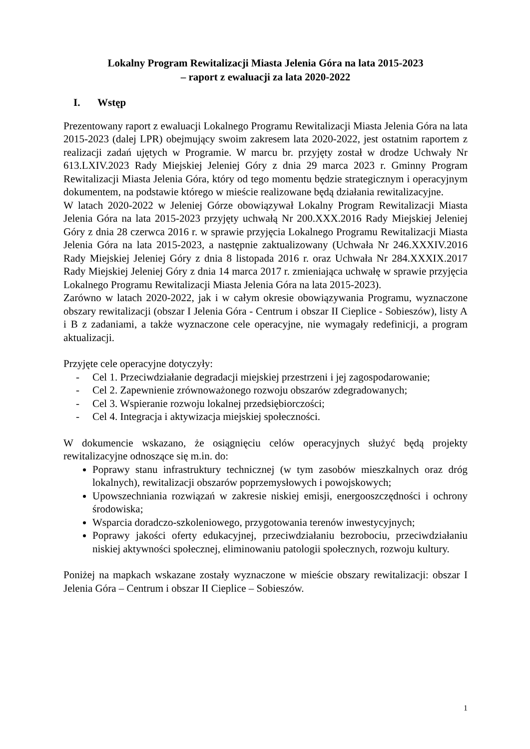Lokalny Program Rewitalizacji Miasta Jelenia Góra na lata 2015-2023
– raport z ewaluacji za lata 2020-2022
I. Wstęp
Prezentowany raport z ewaluacji Lokalnego Programu Rewitalizacji Miasta Jelenia Góra na lata 2015-2023 (dalej LPR) obejmujący swoim zakresem lata 2020-2022, jest ostatnim raportem z realizacji zadań ujętych w Programie. W marcu br. przyjęty został w drodze Uchwały Nr 613.LXIV.2023 Rady Miejskiej Jeleniej Góry z dnia 29 marca 2023 r. Gminny Program Rewitalizacji Miasta Jelenia Góra, który od tego momentu będzie strategicznym i operacyjnym dokumentem, na podstawie którego w mieście realizowane będą działania rewitalizacyjne.
W latach 2020-2022 w Jeleniej Górze obowiązywał Lokalny Program Rewitalizacji Miasta Jelenia Góra na lata 2015-2023 przyjęty uchwałą Nr 200.XXX.2016 Rady Miejskiej Jeleniej Góry z dnia 28 czerwca 2016 r. w sprawie przyjęcia Lokalnego Programu Rewitalizacji Miasta Jelenia Góra na lata 2015-2023, a następnie zaktualizowany (Uchwała Nr 246.XXXIV.2016 Rady Miejskiej Jeleniej Góry z dnia 8 listopada 2016 r. oraz Uchwała Nr 284.XXXIX.2017 Rady Miejskiej Jeleniej Góry z dnia 14 marca 2017 r. zmieniająca uchwałę w sprawie przyjęcia Lokalnego Programu Rewitalizacji Miasta Jelenia Góra na lata 2015-2023).
Zarówno w latach 2020-2022, jak i w całym okresie obowiązywania Programu, wyznaczone obszary rewitalizacji (obszar I Jelenia Góra - Centrum i obszar II Cieplice - Sobieszów), listy A i B z zadaniami, a także wyznaczone cele operacyjne, nie wymagały redefinicji, a program aktualizacji.
Przyjęte cele operacyjne dotyczyły:
- Cel 1. Przeciwdziałanie degradacji miejskiej przestrzeni i jej zagospodarowanie;
- Cel 2. Zapewnienie zrównoważonego rozwoju obszarów zdegradowanych;
- Cel 3. Wspieranie rozwoju lokalnej przedsiębiorczości;
- Cel 4. Integracja i aktywizacja miejskiej społeczności.
W dokumencie wskazano, że osiągnięciu celów operacyjnych służyć będą projekty rewitalizacyjne odnoszące się m.in. do:
Poprawy stanu infrastruktury technicznej (w tym zasobów mieszkalnych oraz dróg lokalnych), rewitalizacji obszarów poprzemysłowych i powojskowych;
Upowszechniania rozwiązań w zakresie niskiej emisji, energooszczędności i ochrony środowiska;
Wsparcia doradczo-szkoleniowego, przygotowania terenów inwestycyjnych;
Poprawy jakości oferty edukacyjnej, przeciwdziałaniu bezrobociu, przeciwdziałaniu niskiej aktywności społecznej, eliminowaniu patologii społecznych, rozwoju kultury.
Poniżej na mapkach wskazane zostały wyznaczone w mieście obszary rewitalizacji: obszar I Jelenia Góra – Centrum i obszar II Cieplice – Sobieszów.
1